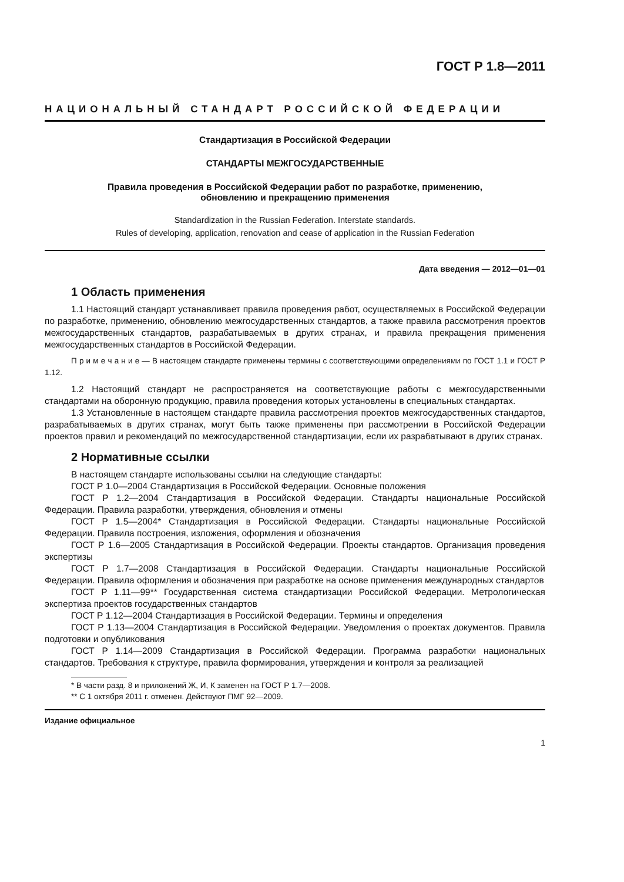ГОСТ Р 1.8—2011
НАЦИОНАЛЬНЫЙ СТАНДАРТ РОССИЙСКОЙ ФЕДЕРАЦИИ
Стандартизация в Российской Федерации
СТАНДАРТЫ МЕЖГОСУДАРСТВЕННЫЕ
Правила проведения в Российской Федерации работ по разработке, применению,
обновлению и прекращению применения
Standardization in the Russian Federation. Interstate standards.
Rules of developing, application, renovation and cease of application in the Russian Federation
Дата введения — 2012—01—01
1 Область применения
1.1 Настоящий стандарт устанавливает правила проведения работ, осуществляемых в Российской Федерации по разработке, применению, обновлению межгосударственных стандартов, а также правила рассмотрения проектов межгосударственных стандартов, разрабатываемых в других странах, и правила прекращения применения межгосударственных стандартов в Российской Федерации.
П р и м е ч а н и е — В настоящем стандарте применены термины с соответствующими определениями по ГОСТ 1.1 и ГОСТ Р 1.12.
1.2 Настоящий стандарт не распространяется на соответствующие работы с межгосударственными стандартами на оборонную продукцию, правила проведения которых установлены в специальных стандартах.
1.3 Установленные в настоящем стандарте правила рассмотрения проектов межгосударственных стандартов, разрабатываемых в других странах, могут быть также применены при рассмотрении в Российской Федерации проектов правил и рекомендаций по межгосударственной стандартизации, если их разрабатывают в других странах.
2 Нормативные ссылки
В настоящем стандарте использованы ссылки на следующие стандарты:
ГОСТ Р 1.0—2004 Стандартизация в Российской Федерации. Основные положения
ГОСТ Р 1.2—2004 Стандартизация в Российской Федерации. Стандарты национальные Российской Федерации. Правила разработки, утверждения, обновления и отмены
ГОСТ Р 1.5—2004* Стандартизация в Российской Федерации. Стандарты национальные Российской Федерации. Правила построения, изложения, оформления и обозначения
ГОСТ Р 1.6—2005 Стандартизация в Российской Федерации. Проекты стандартов. Организация проведения экспертизы
ГОСТ Р 1.7—2008 Стандартизация в Российской Федерации. Стандарты национальные Российской Федерации. Правила оформления и обозначения при разработке на основе применения международных стандартов
ГОСТ Р 1.11—99** Государственная система стандартизации Российской Федерации. Метрологическая экспертиза проектов государственных стандартов
ГОСТ Р 1.12—2004 Стандартизация в Российской Федерации. Термины и определения
ГОСТ Р 1.13—2004 Стандартизация в Российской Федерации. Уведомления о проектах документов. Правила подготовки и опубликования
ГОСТ Р 1.14—2009 Стандартизация в Российской Федерации. Программа разработки национальных стандартов. Требования к структуре, правила формирования, утверждения и контроля за реализацией
* В части разд. 8 и приложений Ж, И, К заменен на ГОСТ Р 1.7—2008.
** С 1 октября 2011 г. отменен. Действуют ПМГ 92—2009.
Издание официальное
1